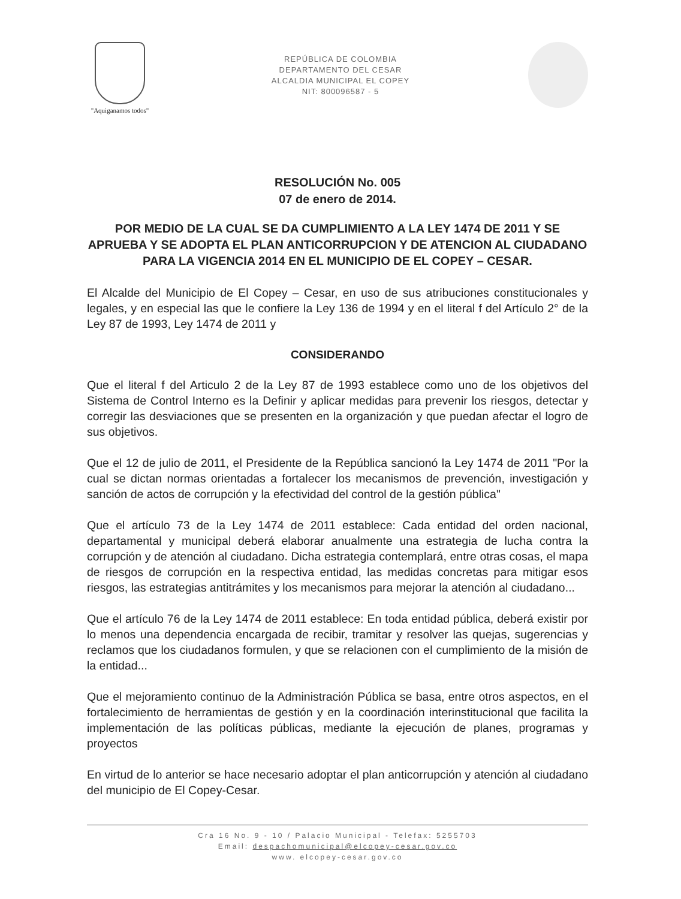"Aquiganamos todos"
REPÚBLICA DE COLOMBIA
DEPARTAMENTO DEL CESAR
ALCALDIA MUNICIPAL EL COPEY
NIT: 800096587 - 5
RESOLUCIÓN No. 005
07 de enero de 2014.
POR MEDIO DE LA CUAL SE DA CUMPLIMIENTO A LA LEY 1474 DE 2011 Y SE APRUEBA Y SE ADOPTA EL PLAN ANTICORRUPCION Y DE ATENCION AL CIUDADANO PARA LA VIGENCIA 2014 EN EL MUNICIPIO DE EL COPEY – CESAR.
El Alcalde del Municipio de El Copey – Cesar, en uso de sus atribuciones constitucionales y legales, y en especial las que le confiere la Ley 136 de 1994 y en el literal f del Artículo 2° de la Ley 87 de 1993, Ley 1474 de 2011 y
CONSIDERANDO
Que el literal f del Articulo 2 de la Ley 87 de 1993 establece como uno de los objetivos del Sistema de Control Interno es la Definir y aplicar medidas para prevenir los riesgos, detectar y corregir las desviaciones que se presenten en la organización y que puedan afectar el logro de sus objetivos.
Que el 12 de julio de 2011, el Presidente de la República sancionó la Ley 1474 de 2011 "Por la cual se dictan normas orientadas a fortalecer los mecanismos de prevención, investigación y sanción de actos de corrupción y la efectividad del control de la gestión pública"
Que el artículo 73 de la Ley 1474 de 2011 establece: Cada entidad del orden nacional, departamental y municipal deberá elaborar anualmente una estrategia de lucha contra la corrupción y de atención al ciudadano. Dicha estrategia contemplará, entre otras cosas, el mapa de riesgos de corrupción en la respectiva entidad, las medidas concretas para mitigar esos riesgos, las estrategias antitrámites y los mecanismos para mejorar la atención al ciudadano...
Que el artículo 76 de la Ley 1474 de 2011 establece: En toda entidad pública, deberá existir por lo menos una dependencia encargada de recibir, tramitar y resolver las quejas, sugerencias y reclamos que los ciudadanos formulen, y que se relacionen con el cumplimiento de la misión de la entidad...
Que el mejoramiento continuo de la Administración Pública se basa, entre otros aspectos, en el fortalecimiento de herramientas de gestión y en la coordinación interinstitucional que facilita la implementación de las políticas públicas, mediante la ejecución de planes, programas y proyectos
En virtud de lo anterior se hace necesario adoptar el plan anticorrupción y atención al ciudadano del municipio de El Copey-Cesar.
Cra 16 No. 9 - 10 / Palacio Municipal - Telefax: 5255703
Email: despachomunicipal@elcopey-cesar.gov.co
www. elcopey-cesar.gov.co